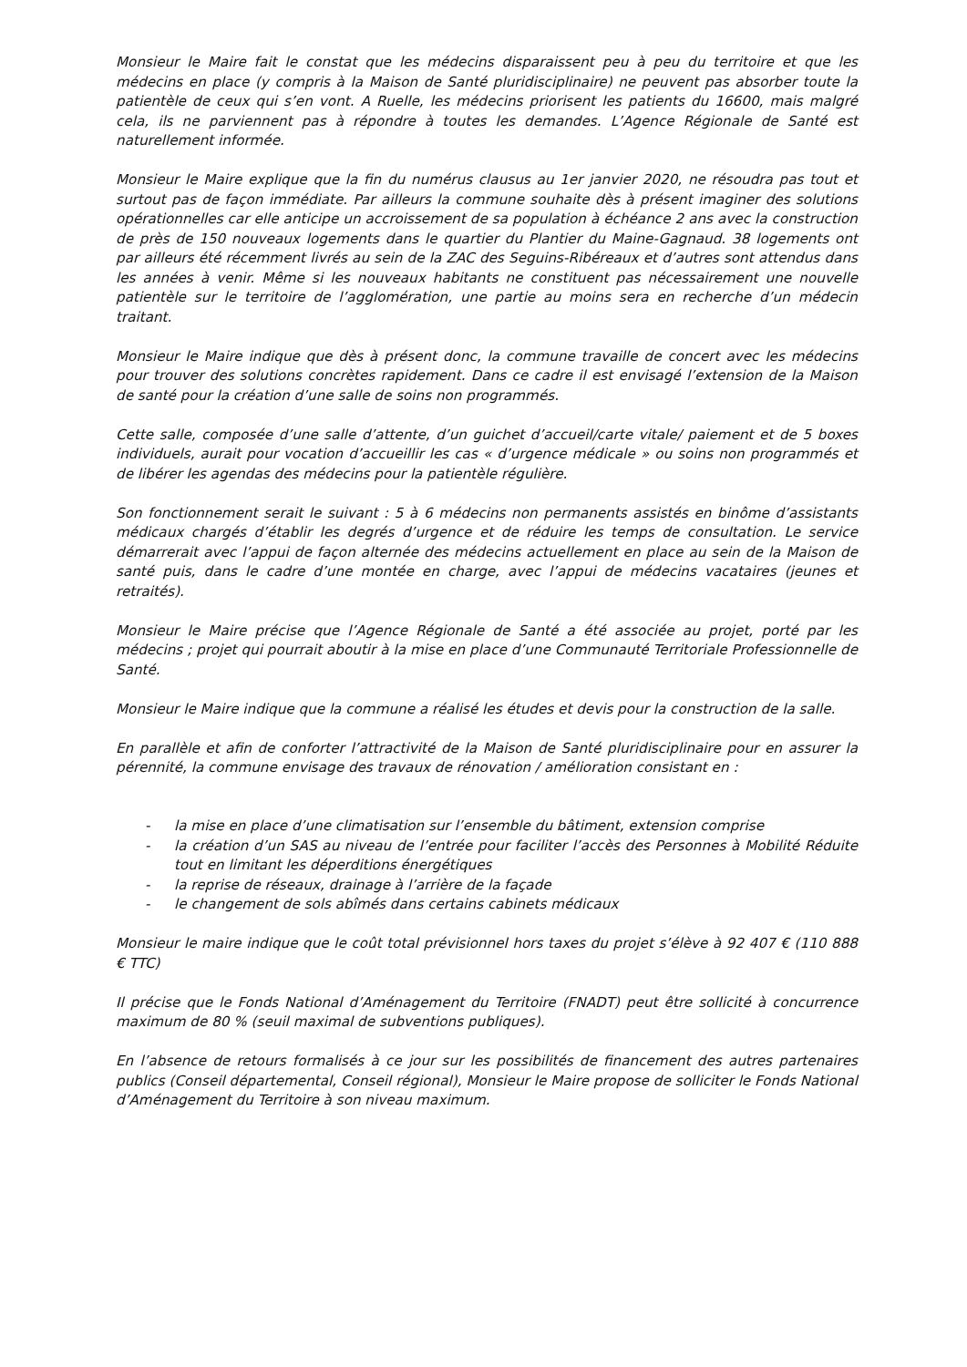Monsieur le Maire fait le constat que les médecins disparaissent peu à peu du territoire et que les médecins en place (y compris à la Maison de Santé pluridisciplinaire) ne peuvent pas absorber toute la patientèle de ceux qui s’en vont. A Ruelle, les médecins priorisent les patients du 16600, mais malgré cela, ils ne parviennent pas à répondre à toutes les demandes. L’Agence Régionale de Santé est naturellement informée.
Monsieur le Maire explique que la fin du numérus clausus au 1er janvier 2020, ne résoudra pas tout et surtout pas de façon immédiate. Par ailleurs la commune souhaite dès à présent imaginer des solutions opérationnelles car elle anticipe un accroissement de sa population à échéance 2 ans avec la construction de près de 150 nouveaux logements dans le quartier du Plantier du Maine-Gagnaud. 38 logements ont par ailleurs été récemment livrés au sein de la ZAC des Seguins-Ribéreaux et d’autres sont attendus dans les années à venir. Même si les nouveaux habitants ne constituent pas nécessairement une nouvelle patientèle sur le territoire de l’agglomération, une partie au moins sera en recherche d’un médecin traitant.
Monsieur le Maire indique que dès à présent donc, la commune travaille de concert avec les médecins pour trouver des solutions concrètes rapidement. Dans ce cadre il est envisagé l’extension de la Maison de santé pour la création d’une salle de soins non programmés.
Cette salle, composée d’une salle d’attente, d’un guichet d’accueil/carte vitale/ paiement et de 5 boxes individuels, aurait pour vocation d’accueillir les cas « d’urgence médicale » ou soins non programmés et de libérer les agendas des médecins pour la patientèle régulière.
Son fonctionnement serait le suivant : 5 à 6 médecins non permanents assistés en binôme d’assistants médicaux chargés d’établir les degrés d’urgence et de réduire les temps de consultation. Le service démarrerait avec l’appui de façon alternée des médecins actuellement en place au sein de la Maison de santé puis, dans le cadre d’une montée en charge, avec l’appui de médecins vacataires (jeunes et retraités).
Monsieur le Maire précise que l’Agence Régionale de Santé a été associée au projet, porté par les médecins ; projet qui pourrait aboutir à la mise en place d’une Communauté Territoriale Professionnelle de Santé.
Monsieur le Maire indique que la commune a réalisé les études et devis pour la construction de la salle.
En parallèle et afin de conforter l’attractivité de la Maison de Santé pluridisciplinaire pour en assurer la pérennité, la commune envisage des travaux de rénovation / amélioration consistant en :
- la mise en place d’une climatisation sur l’ensemble du bâtiment, extension comprise
- la création d’un SAS au niveau de l’entrée pour faciliter l’accès des Personnes à Mobilité Réduite tout en limitant les déperditions énergétiques
- la reprise de réseaux, drainage à l’arrière de la façade
- le changement de sols abîmés dans certains cabinets médicaux
Monsieur le maire indique que le coût total prévisionnel hors taxes du projet s’élève à 92 407 € (110 888 € TTC)
Il précise que le Fonds National d’Aménagement du Territoire (FNADT) peut être sollicité à concurrence maximum de 80 % (seuil maximal de subventions publiques).
En l’absence de retours formalisés à ce jour sur les possibilités de financement des autres partenaires publics (Conseil départemental, Conseil régional), Monsieur le Maire propose de solliciter le Fonds National d’Aménagement du Territoire à son niveau maximum.